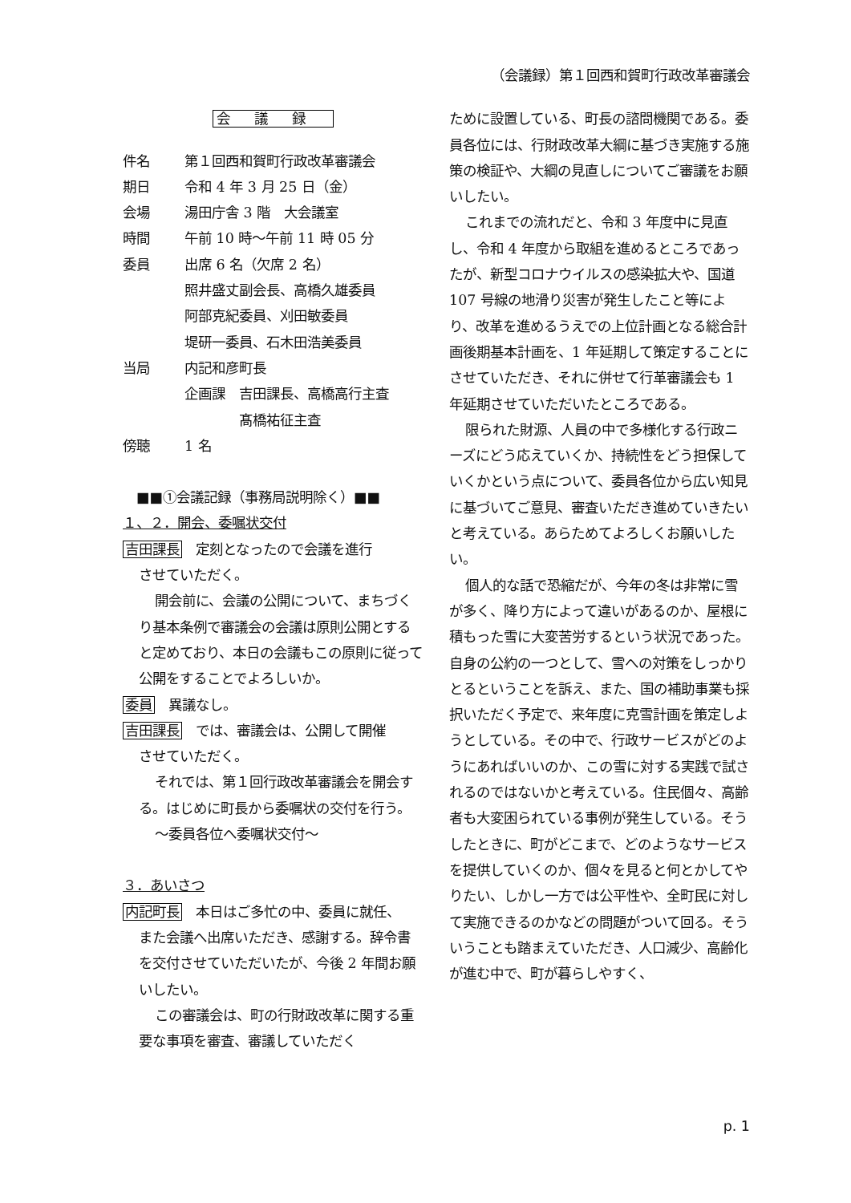（会議録）第１回西和賀町行政改革審議会
会議録
件名 第１回西和賀町行政改革審議会
期日 令和 4 年 3 月 25 日（金）
会場 湯田庁舎 3 階　大会議室
時間 午前 10 時～午前 11 時 05 分
委員 出席 6 名（欠席 2 名）
照井盛丈副会長、高橋久雄委員
阿部克紀委員、刈田敏委員
堤研一委員、石木田浩美委員
当局 内記和彦町長
企画課　吉田課長、高橋高行主査
　　　　髙橋祐征主査
傍聴 1 名
　■■①会議記録（事務局説明除く）■■
１、２．開会、委嘱状交付
吉田課長　定刻となったので会議を進行
させていただく。
開会前に、会議の公開について、まちづくり基本条例で審議会の会議は原則公開とすると定めており、本日の会議もこの原則に従って公開をすることでよろしいか。
委員　異議なし。
吉田課長　では、審議会は、公開して開催
させていただく。
それでは、第１回行政改革審議会を開会する。はじめに町長から委嘱状の交付を行う。
～委員各位へ委嘱状交付～
３．あいさつ
内記町長　本日はご多忙の中、委員に就任、
また会議へ出席いただき、感謝する。辞令書を交付させていただいたが、今後 2 年間お願いしたい。
この審議会は、町の行財政改革に関する重要な事項を審査、審議していただく
ために設置している、町長の諮問機関である。委員各位には、行財政改革大綱に基づき実施する施策の検証や、大綱の見直しについてご審議をお願いしたい。
これまでの流れだと、令和 3 年度中に見直し、令和 4 年度から取組を進めるところであったが、新型コロナウイルスの感染拡大や、国道 107 号線の地滑り災害が発生したこと等により、改革を進めるうえでの上位計画となる総合計画後期基本計画を、1 年延期して策定することにさせていただき、それに併せて行革審議会も 1 年延期させていただいたところである。
限られた財源、人員の中で多様化する行政ニーズにどう応えていくか、持続性をどう担保していくかという点について、委員各位から広い知見に基づいてご意見、審査いただき進めていきたいと考えている。あらためてよろしくお願いしたい。
個人的な話で恐縮だが、今年の冬は非常に雪が多く、降り方によって違いがあるのか、屋根に積もった雪に大変苦労するという状況であった。自身の公約の一つとして、雪への対策をしっかりとるということを訴え、また、国の補助事業も採択いただく予定で、来年度に克雪計画を策定しようとしている。その中で、行政サービスがどのようにあればいいのか、この雪に対する実践で試されるのではないかと考えている。住民個々、高齢者も大変困られている事例が発生している。そうしたときに、町がどこまで、どのようなサービスを提供していくのか、個々を見ると何とかしてやりたい、しかし一方では公平性や、全町民に対して実施できるのかなどの問題がついて回る。そういうことも踏まえていただき、人口減少、高齢化が進む中で、町が暮らしやすく、
p. 1